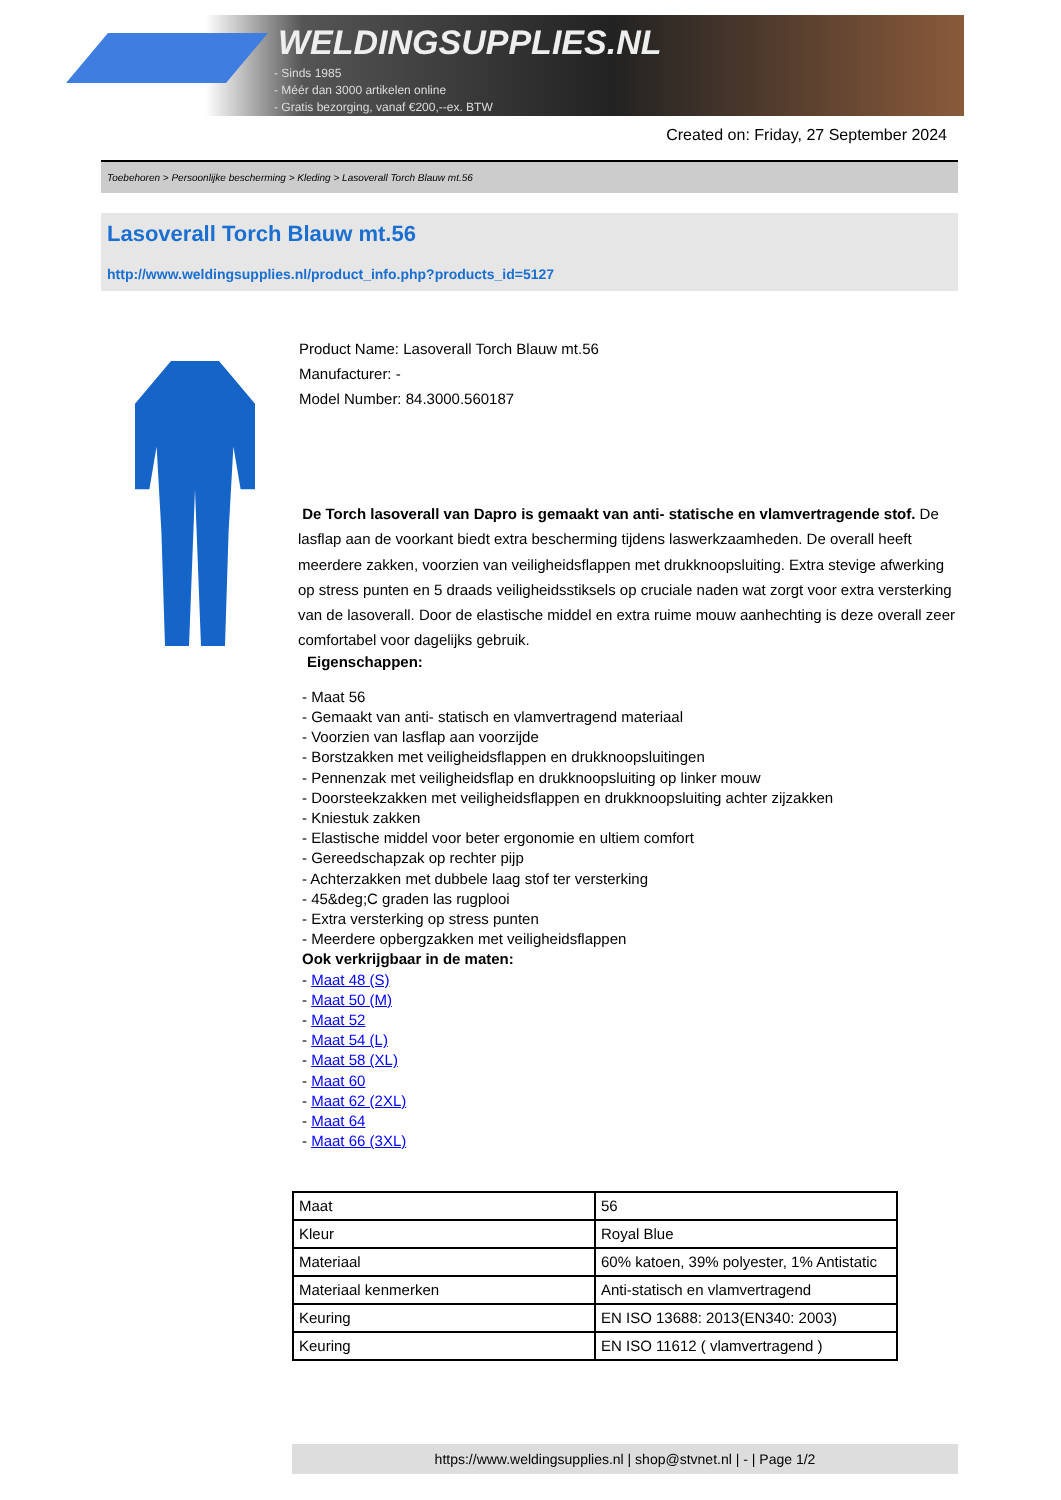WELDINGSUPPLIES.NL
- Sinds 1985
- Méér dan 3000 artikelen online
- Gratis bezorging, vanaf €200,--ex. BTW
Created on: Friday, 27 September 2024
Toebehoren > Persoonlijke bescherming > Kleding > Lasoverall Torch Blauw mt.56
Lasoverall Torch Blauw mt.56
http://www.weldingsupplies.nl/product_info.php?products_id=5127
Product Name: Lasoverall Torch Blauw mt.56
Manufacturer: -
Model Number: 84.3000.560187
De Torch lasoverall van Dapro is gemaakt van anti- statische en vlamvertragende stof. De lasflap aan de voorkant biedt extra bescherming tijdens laswerkzaamheden. De overall heeft meerdere zakken, voorzien van veiligheidsflappen met drukknoopsluiting. Extra stevige afwerking op stress punten en 5 draads veiligheidsstiksels op cruciale naden wat zorgt voor extra versterking van de lasoverall. Door de elastische middel en extra ruime mouw aanhechting is deze overall zeer comfortabel voor dagelijks gebruik.
Eigenschappen:
- Maat 56
- Gemaakt van anti- statisch en vlamvertragend materiaal
- Voorzien van lasflap aan voorzijde
- Borstzakken met veiligheidsflappen en drukknoopsluitingen
- Pennenzak met veiligheidsflap en drukknoopsluiting op linker mouw
- Doorsteekzakken met veiligheidsflappen en drukknoopsluiting achter zijzakken
- Kniestuk zakken
- Elastische middel voor beter ergonomie en ultiem comfort
- Gereedschapzak op rechter pijp
- Achterzakken met dubbele laag stof ter versterking
- 45&deg;C graden las rugplooi
- Extra versterking op stress punten
- Meerdere opbergzakken met veiligheidsflappen
Ook verkrijgbaar in de maten:
- Maat 48 (S)
- Maat 50 (M)
- Maat 52
- Maat 54 (L)
- Maat 58 (XL)
- Maat 60
- Maat 62 (2XL)
- Maat 64
- Maat 66 (3XL)
| Maat | 56 |
| Kleur | Royal Blue |
| Materiaal | 60% katoen, 39% polyester, 1% Antistatic |
| Materiaal kenmerken | Anti-statisch en vlamvertragend |
| Keuring | EN ISO 13688: 2013(EN340: 2003) |
| Keuring | EN ISO 11612 ( vlamvertragend ) |
https://www.weldingsupplies.nl | shop@stvnet.nl | - | Page 1/2